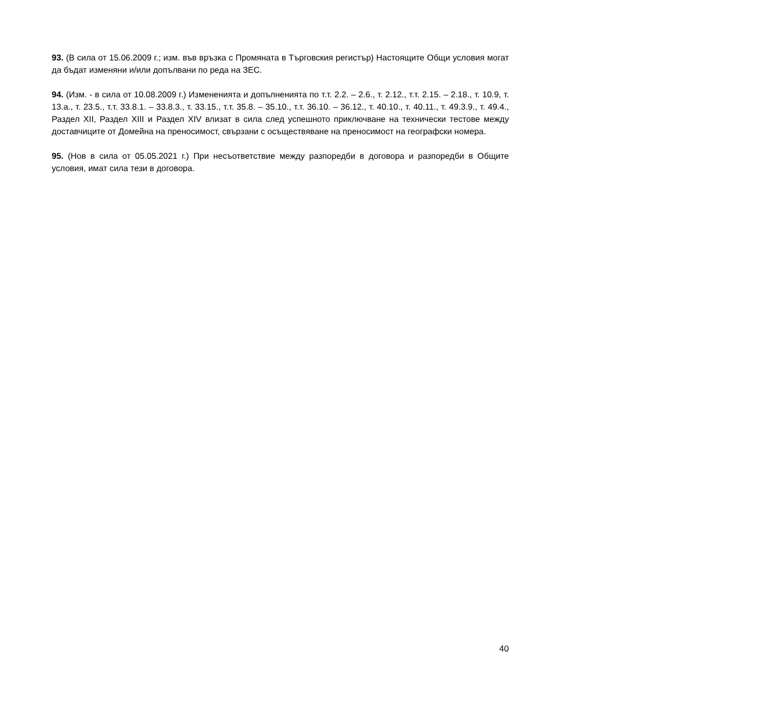93. (В сила от 15.06.2009 г.; изм. във връзка с Промяната в Търговския регистър) Настоящите Общи условия могат да бъдат изменяни и/или допълвани по реда на ЗЕС.
94. (Изм. - в сила от 10.08.2009 г.) Измененията и допълненията по т.т. 2.2. – 2.6., т. 2.12., т.т. 2.15. – 2.18., т. 10.9, т. 13.а., т. 23.5., т.т. 33.8.1. – 33.8.3., т. 33.15., т.т. 35.8. – 35.10., т.т. 36.10. – 36.12., т. 40.10., т. 40.11., т. 49.3.9., т. 49.4., Раздел XII, Раздел XIII и Раздел XIV влизат в сила след успешното приключване на технически тестове между доставчиците от Домейна на преносимост, свързани с осъществяване на преносимост на географски номера.
95. (Нов в сила от 05.05.2021 г.) При несъответствие между разпоредби в договора и разпоредби в Общите условия, имат сила тези в договора.
40